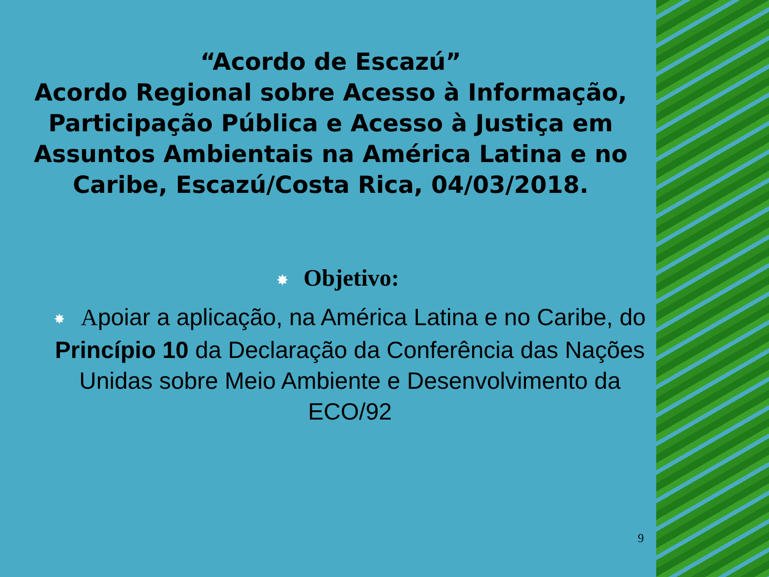“Acordo de Escazú”
Acordo Regional sobre Acesso à Informação, Participação Pública e Acesso à Justiça em Assuntos Ambientais na América Latina e no Caribe, Escazú/Costa Rica, 04/03/2018.
✸ Objetivo:
✸ Apoiar a aplicação, na América Latina e no Caribe, do Princípio 10 da Declaração da Conferência das Nações Unidas sobre Meio Ambiente e Desenvolvimento da ECO/92
9